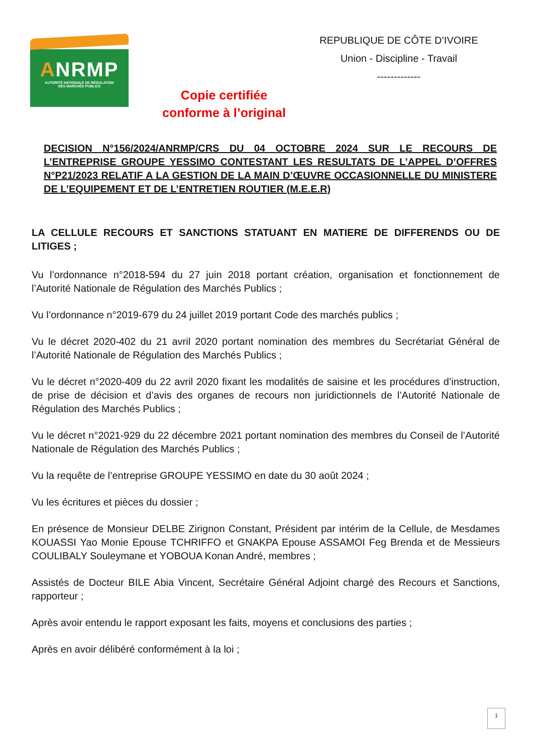ANRMP
AUTORITÉ NATIONALE DE RÉGULATION
DES MARCHÉS PUBLICS
Copie certifiée
conforme à l’original
REPUBLIQUE DE CÔTE D’IVOIRE
Union - Discipline - Travail
-------------
DECISION N°156/2024/ANRMP/CRS DU 04 OCTOBRE 2024 SUR LE RECOURS DE L’ENTREPRISE GROUPE YESSIMO CONTESTANT LES RESULTATS DE L’APPEL D’OFFRES N°P21/2023 RELATIF A LA GESTION DE LA MAIN D’ŒUVRE OCCASIONNELLE DU MINISTERE DE L’EQUIPEMENT ET DE L’ENTRETIEN ROUTIER (M.E.E.R)
LA CELLULE RECOURS ET SANCTIONS STATUANT EN MATIERE DE DIFFERENDS OU DE LITIGES ;
Vu l’ordonnance n°2018-594 du 27 juin 2018 portant création, organisation et fonctionnement de l’Autorité Nationale de Régulation des Marchés Publics ;
Vu l’ordonnance n°2019-679 du 24 juillet 2019 portant Code des marchés publics ;
Vu le décret 2020-402 du 21 avril 2020 portant nomination des membres du Secrétariat Général de l’Autorité Nationale de Régulation des Marchés Publics ;
Vu le décret n°2020-409 du 22 avril 2020 fixant les modalités de saisine et les procédures d’instruction, de prise de décision et d’avis des organes de recours non juridictionnels de l’Autorité Nationale de Régulation des Marchés Publics ;
Vu le décret n°2021-929 du 22 décembre 2021 portant nomination des membres du Conseil de l’Autorité Nationale de Régulation des Marchés Publics ;
Vu la requête de l’entreprise GROUPE YESSIMO en date du 30 août 2024 ;
Vu les écritures et pièces du dossier ;
En présence de Monsieur DELBE Zirignon Constant, Président par intérim de la Cellule, de Mesdames KOUASSI Yao Monie Epouse TCHRIFFO et GNAKPA Epouse ASSAMOI Feg Brenda et de Messieurs COULIBALY Souleymane et YOBOUA Konan André, membres ;
Assistés de Docteur BILE Abia Vincent, Secrétaire Général Adjoint chargé des Recours et Sanctions, rapporteur ;
Après avoir entendu le rapport exposant les faits, moyens et conclusions des parties ;
Après en avoir délibéré conformément à la loi ;
1